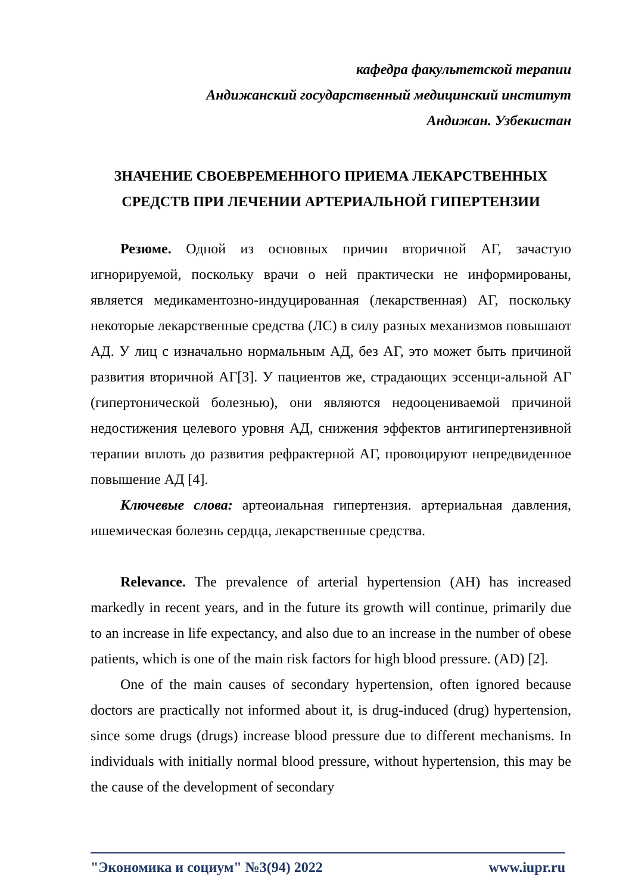кафедра факультетской терапии
Андижанский государственный медицинский институт
Андижан. Узбекистан
ЗНАЧЕНИЕ СВОЕВРЕМЕННОГО ПРИЕМА ЛЕКАРСТВЕННЫХ СРЕДСТВ ПРИ ЛЕЧЕНИИ АРТЕРИАЛЬНОЙ ГИПЕРТЕНЗИИ
Резюме. Одной из основных причин вторичной АГ, зачастую игнорируемой, поскольку врачи о ней практически не информированы, является медикаментозно-индуцированная (лекарственная) АГ, поскольку некоторые лекарственные средства (ЛС) в силу разных механизмов повышают АД. У лиц с изначально нормальным АД, без АГ, это может быть причиной развития вторичной АГ[3]. У пациентов же, страдающих эссенци-альной АГ (гипертонической болезнью), они являются недооцениваемой причиной недостижения целевого уровня АД, снижения эффектов антигипертензивной терапии вплоть до развития рефрактерной АГ, провоцируют непредвиденное повышение АД [4].
Ключевые слова: артеоиальная гипертензия. артериальная давления, ишемическая болезнь сердца, лекарственные средства.
Relevance. The prevalence of arterial hypertension (AH) has increased markedly in recent years, and in the future its growth will continue, primarily due to an increase in life expectancy, and also due to an increase in the number of obese patients, which is one of the main risk factors for high blood pressure. (AD) [2].
One of the main causes of secondary hypertension, often ignored because doctors are practically not informed about it, is drug-induced (drug) hypertension, since some drugs (drugs) increase blood pressure due to different mechanisms. In individuals with initially normal blood pressure, without hypertension, this may be the cause of the development of secondary
"Экономика и социум" №3(94) 2022 www.iupr.ru